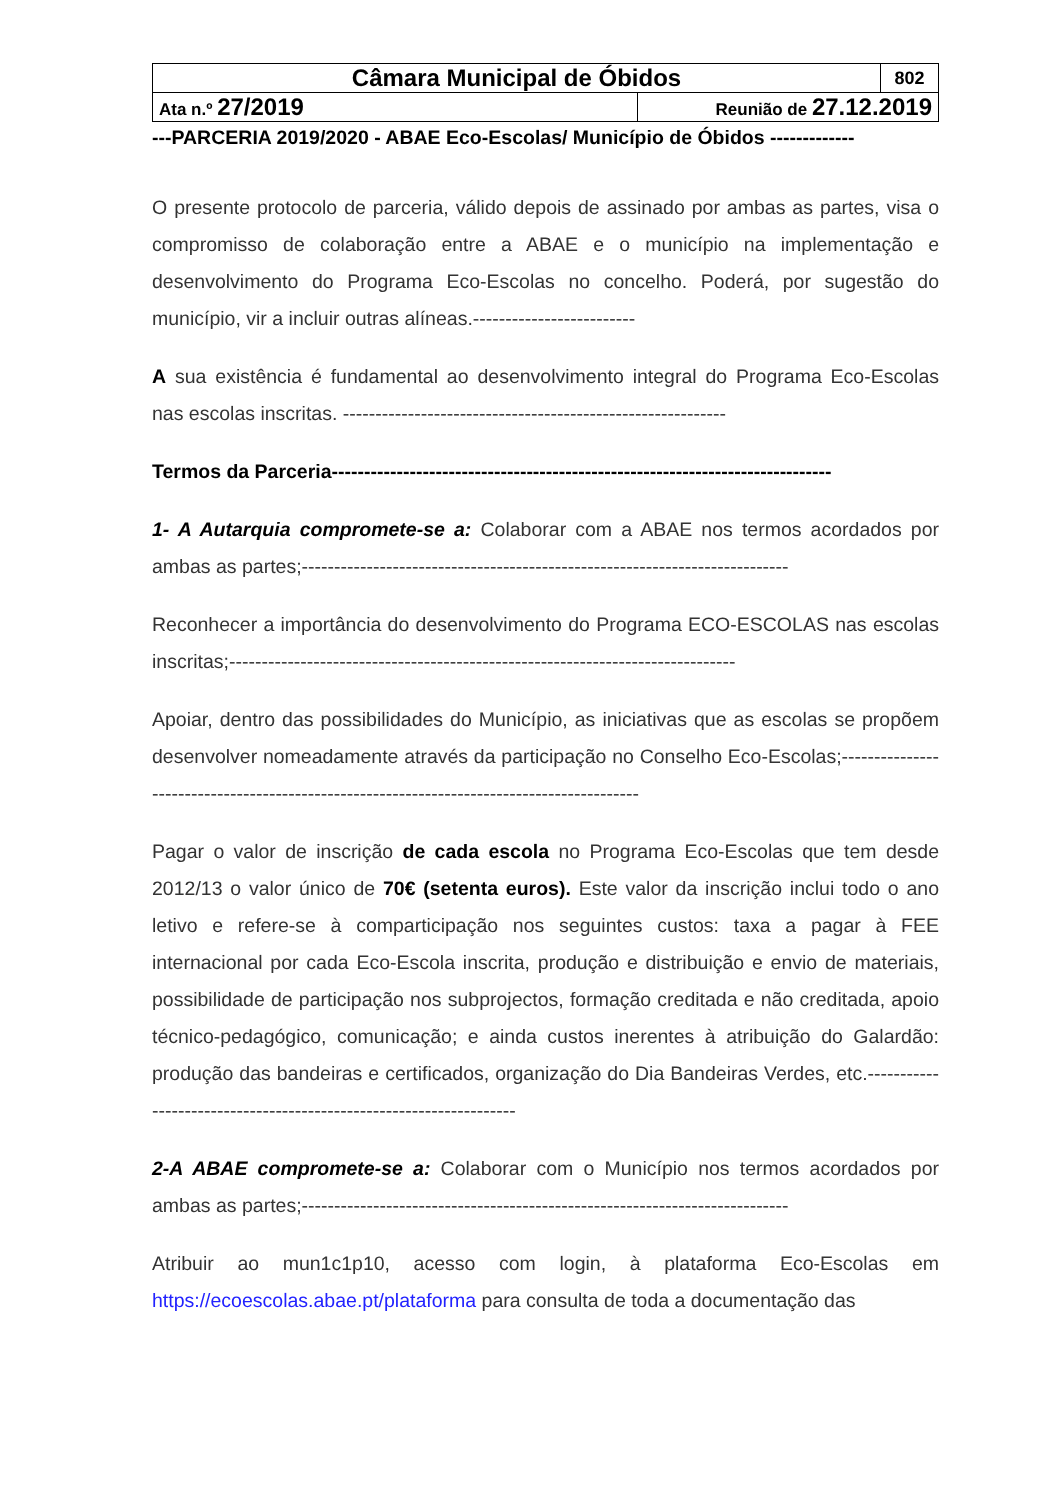| Câmara Municipal de Óbidos | | 802 |
| Ata n.º 27/2019 | Reunião de 27.12.2019 | |
---PARCERIA 2019/2020 - ABAE Eco-Escolas/ Município de Óbidos -------------
O presente protocolo de parceria, válido depois de assinado por ambas as partes, visa o compromisso de colaboração entre a ABAE e o município na implementação e desenvolvimento do Programa Eco-Escolas no concelho. Poderá, por sugestão do município, vir a incluir outras alíneas.-------------------------
A sua existência é fundamental ao desenvolvimento integral do Programa Eco-Escolas nas escolas inscritas. -----------------------------------------------------------
Termos da Parceria-----------------------------------------------------------------------------
1- A Autarquia compromete-se a: Colaborar com a ABAE nos termos acordados por ambas as partes;---------------------------------------------------------------------------
Reconhecer a importância do desenvolvimento do Programa ECO-ESCOLAS nas escolas inscritas;------------------------------------------------------------------------------
Apoiar, dentro das possibilidades do Município, as iniciativas que as escolas se propõem desenvolver nomeadamente através da participação no Conselho Eco-Escolas;------------------------------------------------------------------------------------------
Pagar o valor de inscrição de cada escola no Programa Eco-Escolas que tem desde 2012/13 o valor único de 70€ (setenta euros). Este valor da inscrição inclui todo o ano letivo e refere-se à comparticipação nos seguintes custos: taxa a pagar à FEE internacional por cada Eco-Escola inscrita, produção e distribuição e envio de materiais, possibilidade de participação nos subprojectos, formação creditada e não creditada, apoio técnico-pedagógico, comunicação; e ainda custos inerentes à atribuição do Galardão: produção das bandeiras e certificados, organização do Dia Bandeiras Verdes, etc.-------------------------------------------------------------------
2-A ABAE compromete-se a: Colaborar com o Município nos termos acordados por ambas as partes;---------------------------------------------------------------------------
Atribuir ao mun1c1p10, acesso com login, à plataforma Eco-Escolas em https://ecoescolas.abae.pt/plataforma para consulta de toda a documentação das